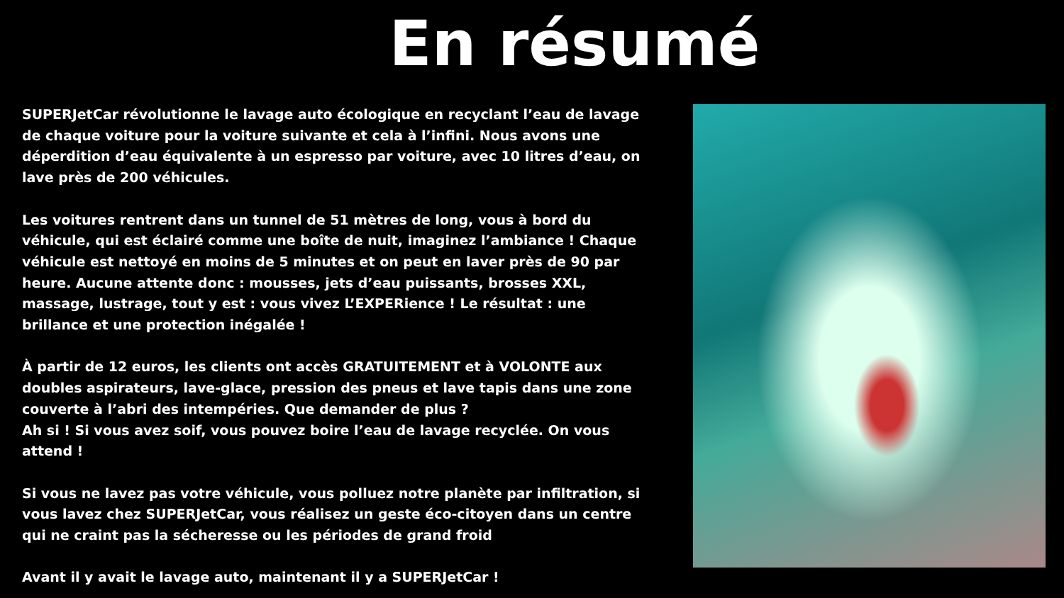En résumé
SUPERJetCar révolutionne le lavage auto écologique en recyclant l’eau de lavage de chaque voiture pour la voiture suivante et cela à l’infini. Nous avons une déperdition d’eau équivalente à un espresso par voiture, avec 10 litres d’eau, on lave près de 200 véhicules.
Les voitures rentrent dans un tunnel de 51 mètres de long, vous à bord du véhicule, qui est éclairé comme une boîte de nuit, imaginez l’ambiance ! Chaque véhicule est nettoyé en moins de 5 minutes et on peut en laver près de 90 par heure. Aucune attente donc : mousses, jets d’eau puissants, brosses XXL, massage, lustrage, tout y est : vous vivez L’EXPERience ! Le résultat : une brillance et une protection inégalée !
À partir de 12 euros, les clients ont accès GRATUITEMENT et à VOLONTE aux doubles aspirateurs, lave-glace, pression des pneus et lave tapis dans une zone couverte à l’abri des intempéries. Que demander de plus ?
Ah si ! Si vous avez soif, vous pouvez boire l’eau de lavage recyclée. On vous attend !
Si vous ne lavez pas votre véhicule, vous polluez notre planète par infiltration, si vous lavez chez SUPERJetCar, vous réalisez un geste éco-citoyen dans un centre qui ne craint pas la sécheresse ou les périodes de grand froid
Avant il y avait le lavage auto, maintenant il y a SUPERJetCar !